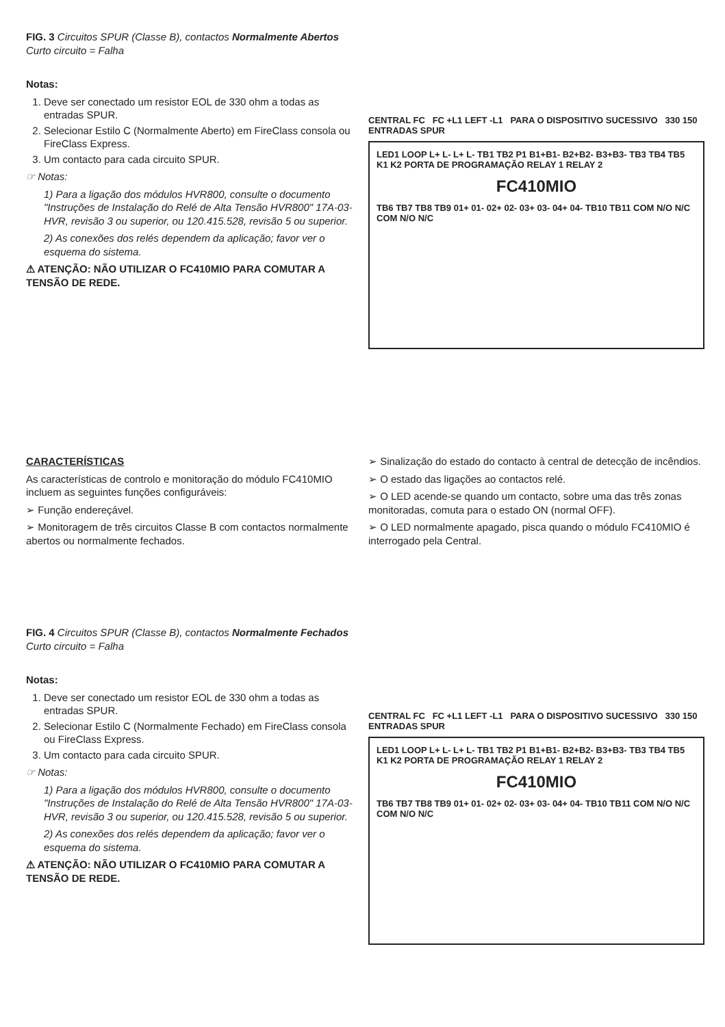FIG. 3 Circuitos SPUR (Classe B), contactos Normalmente Abertos Curto circuito = Falha
Notas:
1. Deve ser conectado um resistor EOL de 330 ohm a todas as entradas SPUR.
2. Selecionar Estilo C (Normalmente Aberto) em FireClass consola ou FireClass Express.
3. Um contacto para cada circuito SPUR.
☞ Notas:
1) Para a ligação dos módulos HVR800, consulte o documento "Instruções de Instalação do Relé de Alta Tensão HVR800" 17A-03-HVR, revisão 3 ou superior, ou 120.415.528, revisão 5 ou superior.
2) As conexões dos relés dependem da aplicação; favor ver o esquema do sistema.
⚠ ATENÇÃO: NÃO UTILIZAR O FC410MIO PARA COMUTAR A TENSÃO DE REDE.
CENTRAL FC FC +L1 LEFT -L1 PARA O DISPOSITIVO SUCESSIVO 330 150 ENTRADAS SPUR
LED1 LOOP L+ L- L+ L- TB1 TB2 P1 B1+B1- B2+B2- B3+B3- TB3 TB4 TB5 K1 K2 PORTA DE PROGRAMAÇÃO RELAY 1 RELAY 2
FC410MIO
TB6 TB7 TB8 TB9 01+ 01- 02+ 02- 03+ 03- 04+ 04- TB10 TB11 COM N/O N/C COM N/O N/C
CARACTERÍSTICAS
As características de controlo e monitoração do módulo FC410MIO incluem as seguintes funções configuráveis:
➢ Função endereçável.
➢ Monitoragem de três circuitos Classe B com contactos normalmente abertos ou normalmente fechados.
➢ Sinalização do estado do contacto à central de detecção de incêndios.
➢ O estado das ligações ao contactos relé.
➢ O LED acende-se quando um contacto, sobre uma das três zonas monitoradas, comuta para o estado ON (normal OFF).
➢ O LED normalmente apagado, pisca quando o módulo FC410MIO é interrogado pela Central.
FIG. 4 Circuitos SPUR (Classe B), contactos Normalmente Fechados Curto circuito = Falha
Notas:
1. Deve ser conectado um resistor EOL de 330 ohm a todas as entradas SPUR.
2. Selecionar Estilo C (Normalmente Fechado) em FireClass consola ou FireClass Express.
3. Um contacto para cada circuito SPUR.
☞ Notas:
1) Para a ligação dos módulos HVR800, consulte o documento "Instruções de Instalação do Relé de Alta Tensão HVR800" 17A-03-HVR, revisão 3 ou superior, ou 120.415.528, revisão 5 ou superior.
2) As conexões dos relés dependem da aplicação; favor ver o esquema do sistema.
⚠ ATENÇÃO: NÃO UTILIZAR O FC410MIO PARA COMUTAR A TENSÃO DE REDE.
CENTRAL FC FC +L1 LEFT -L1 PARA O DISPOSITIVO SUCESSIVO 330 150 ENTRADAS SPUR
LED1 LOOP L+ L- L+ L- TB1 TB2 P1 B1+B1- B2+B2- B3+B3- TB3 TB4 TB5 K1 K2 PORTA DE PROGRAMAÇÃO RELAY 1 RELAY 2
FC410MIO
TB6 TB7 TB8 TB9 01+ 01- 02+ 02- 03+ 03- 04+ 04- TB10 TB11 COM N/O N/C COM N/O N/C